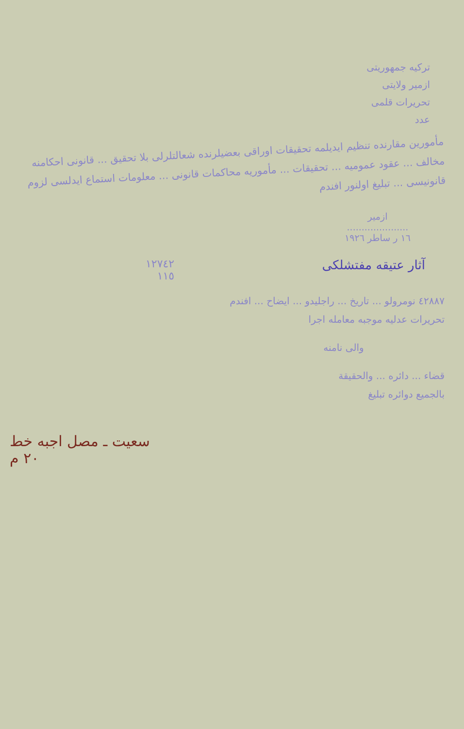ترکیه جمهوریتی
ازمیر ولایتی
تحریرات قلمی
عدد
مأمورین مقارنده تنظیم ایدیلمه تحقیقات اوراقی بعضیلرنده شعالتلرلی بلا تحقیق ... قانونی احکامنه مخالف ... عقود عمومیه ... تحقیقات ... مأموریه محاکمات قانونی ... معلومات استماع ایدلسی لزوم قانونیسی ... تبلیغ اولنور افندم
ازمیر
.....................
١٦ ر ساطر ١٩٢٦
آثار عتیقه مفتشلکی ١٢٧٤٢
١١٥
٤٢٨٨٧ نومرولو ... تاریخ ... راجلیدو ... ایضاح ... افندم
تحریرات عدلیه موجبه معامله اجرا
والی نامنه
قضاء ... دائره ... والحقیقة
بالجمیع دوائره تبلیغ
سعیت ـ مصل اجبه خط
٢٠ م